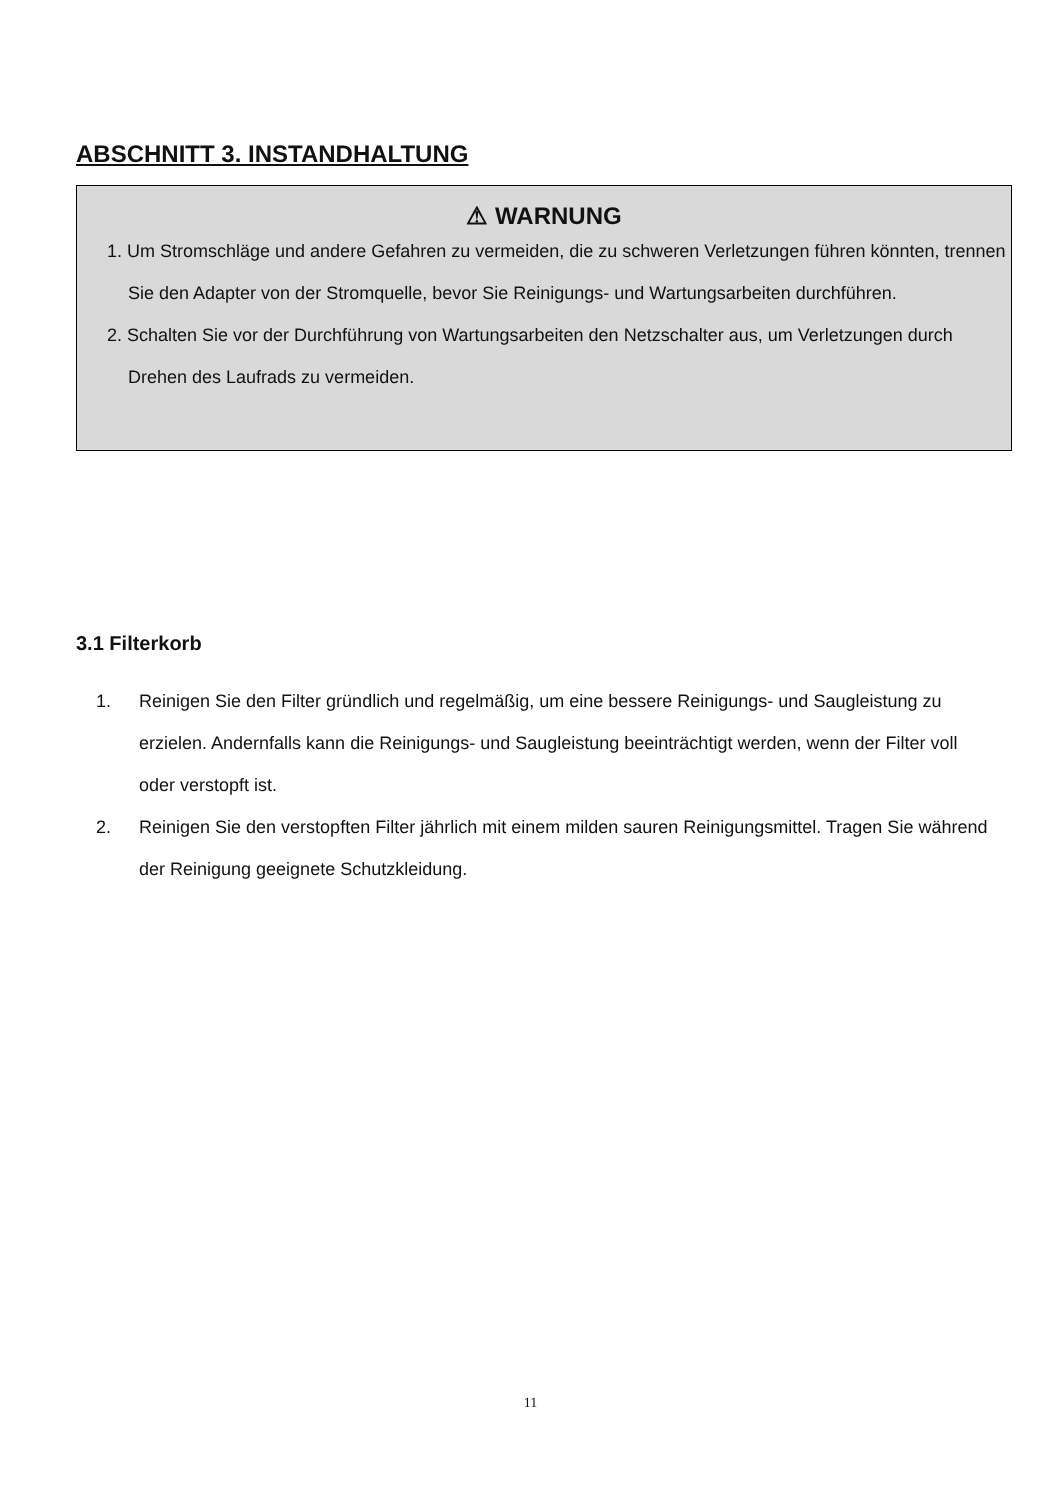ABSCHNITT 3. INSTANDHALTUNG
⚠ WARNUNG
1. Um Stromschläge und andere Gefahren zu vermeiden, die zu schweren Verletzungen führen könnten, trennen Sie den Adapter von der Stromquelle, bevor Sie Reinigungs- und Wartungsarbeiten durchführen.
2. Schalten Sie vor der Durchführung von Wartungsarbeiten den Netzschalter aus, um Verletzungen durch Drehen des Laufrads zu vermeiden.
3.1 Filterkorb
1. Reinigen Sie den Filter gründlich und regelmäßig, um eine bessere Reinigungs- und Saugleistung zu erzielen. Andernfalls kann die Reinigungs- und Saugleistung beeinträchtigt werden, wenn der Filter voll oder verstopft ist.
2. Reinigen Sie den verstopften Filter jährlich mit einem milden sauren Reinigungsmittel. Tragen Sie während der Reinigung geeignete Schutzkleidung.
11